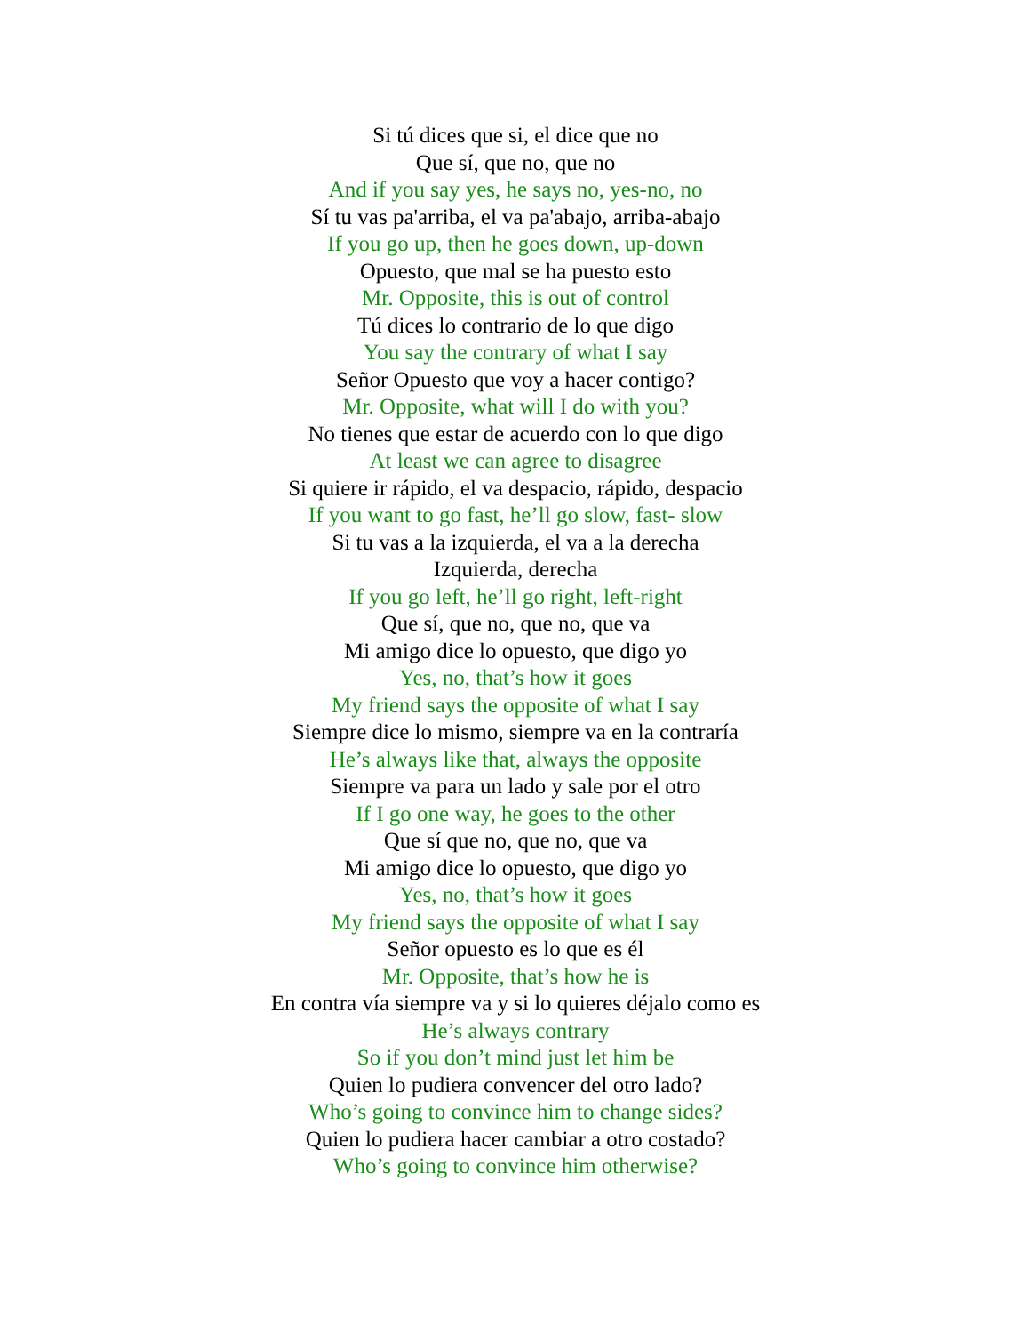Si tú dices que si, el dice que no
Que sí, que no, que no
And if you say yes, he says no, yes-no, no
Sí tu vas pa'arriba, el va pa'abajo, arriba-abajo
If you go up, then he goes down, up-down
Opuesto, que mal se ha puesto esto
Mr. Opposite, this is out of control
Tú dices lo contrario de lo que digo
You say the contrary of what I say
Señor Opuesto que voy a hacer contigo?
Mr. Opposite, what will I do with you?
No tienes que estar de acuerdo con lo que digo
At least we can agree to disagree
Si quiere ir rápido, el va despacio, rápido, despacio
If you want to go fast, he’ll go slow, fast- slow
Si tu vas a la izquierda, el va a la derecha
Izquierda, derecha
If you go left, he’ll go right, left-right
Que sí, que no, que no, que va
Mi amigo dice lo opuesto, que digo yo
Yes, no, that’s how it goes
My friend says the opposite of what I say
Siempre dice lo mismo, siempre va en la contraría
He’s always like that, always the opposite
Siempre va para un lado y sale por el otro
If I go one way, he goes to the other
Que sí que no, que no, que va
Mi amigo dice lo opuesto, que digo yo
Yes, no, that’s how it goes
My friend says the opposite of what I say
Señor opuesto es lo que es él
Mr. Opposite, that’s how he is
En contra vía siempre va y si lo quieres déjalo como es
He’s always contrary
So if you don’t mind just let him be
Quien lo pudiera convencer del otro lado?
Who’s going to convince him to change sides?
Quien lo pudiera hacer cambiar a otro costado?
Who’s going to convince him otherwise?